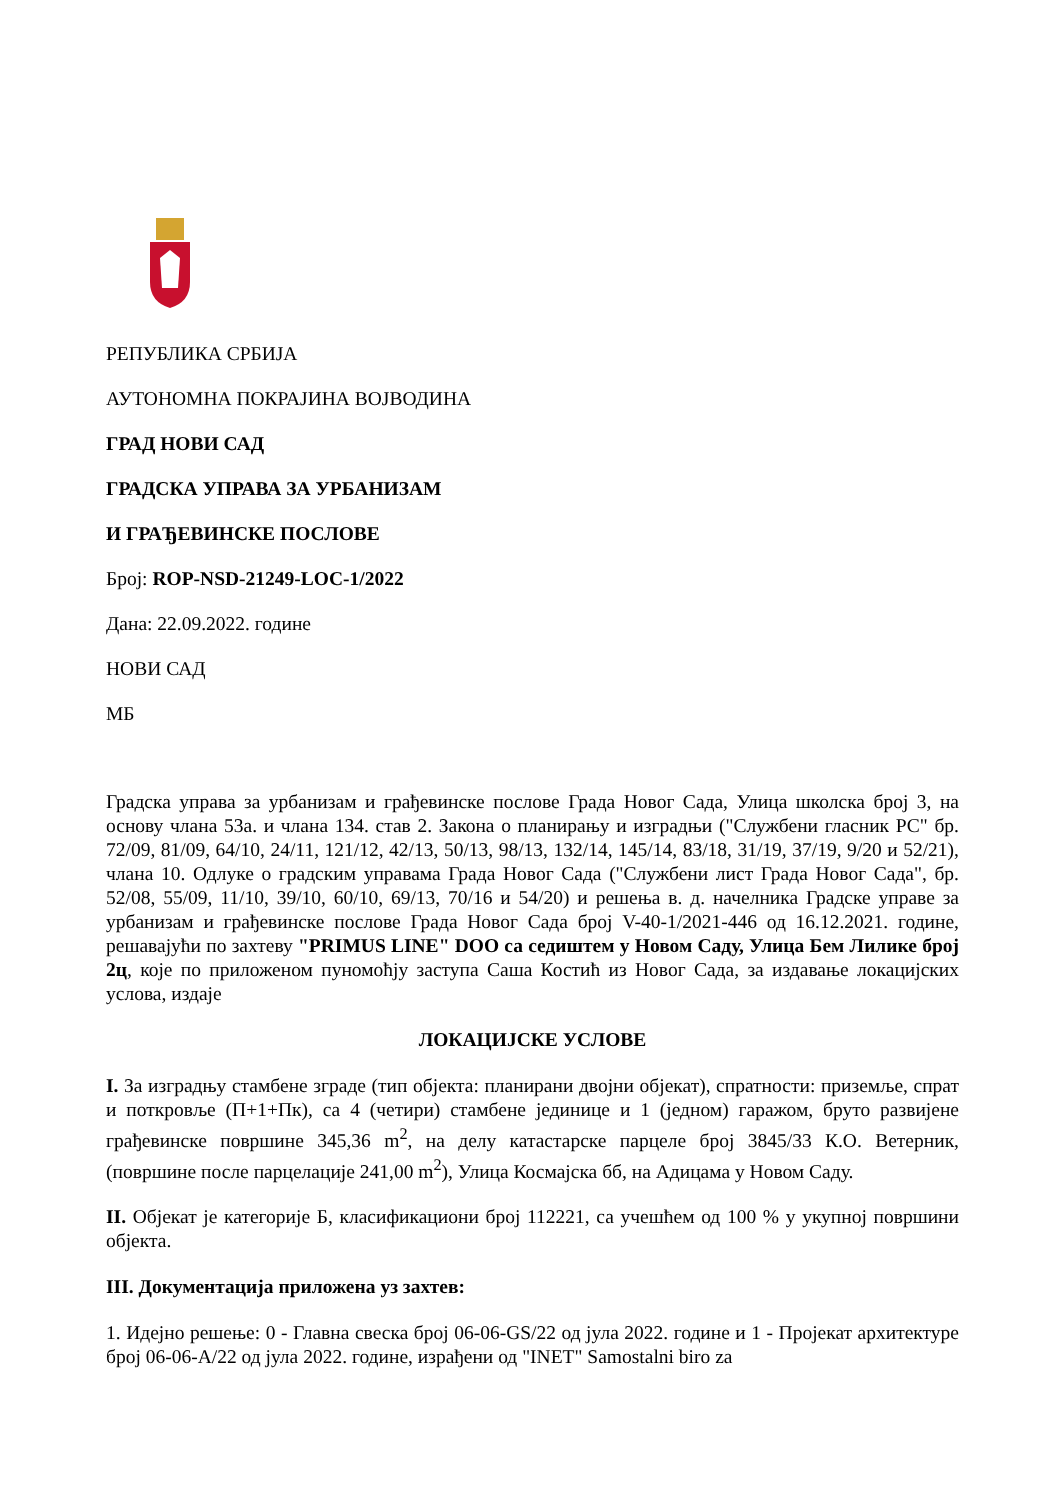РЕПУБЛИКА СРБИЈА
АУТОНОМНА ПОКРАЈИНА ВОЈВОДИНА
ГРАД НОВИ САД
ГРАДСКА УПРАВА ЗА УРБАНИЗАМ
И ГРАЂЕВИНСКЕ ПОСЛОВЕ
Број: ROP-NSD-21249-LOC-1/2022
Дана: 22.09.2022. године
НОВИ САД
МБ
Градска управа за урбанизам и грађевинске послове Града Новог Сада, Улица школска број 3, на основу члана 53а. и члана 134. став 2. Закона о планирању и изградњи ("Службени гласник РС" бр. 72/09, 81/09, 64/10, 24/11, 121/12, 42/13, 50/13, 98/13, 132/14, 145/14, 83/18, 31/19, 37/19, 9/20 и 52/21), члана 10. Одлуке о градским управама Града Новог Сада ("Службени лист Града Новог Сада", бр. 52/08, 55/09, 11/10, 39/10, 60/10, 69/13, 70/16 и 54/20) и решења в. д. начелника Градске управе за урбанизам и грађевинске послове Града Новог Сада број V-40-1/2021-446 од 16.12.2021. године, решавајући по захтеву "PRIMUS LINE" DOO са седиштем у Новом Саду, Улица Бем Лилике број 2ц, које по приложеном пуномоћју заступа Саша Костић из Новог Сада, за издавање локацијских услова, издаје
ЛОКАЦИЈСКЕ УСЛОВЕ
I. За изградњу стамбене зграде (тип објекта: планирани двојни објекат), спратности: приземље, спрат и поткровље (П+1+Пк), са 4 (четири) стамбене јединице и 1 (једном) гаражом, бруто развијене грађевинске површине 345,36 m<sup>2</sup>, на делу катастарске парцеле број 3845/33 К.О. Ветерник, (површине после парцелације 241,00 m<sup>2</sup>), Улица Космајска бб, на Адицама у Новом Саду.
II. Објекат је категорије Б, класификациони број 112221, са учешћем од 100 % у укупној површини објекта.
III. Документација приложена уз захтев:
1. Идејно решење: 0 - Главна свеска број 06-06-GS/22 од јула 2022. године и 1 - Пројекат архитектуре број 06-06-A/22 од јула 2022. године, израђени од "INET" Samostalni biro za